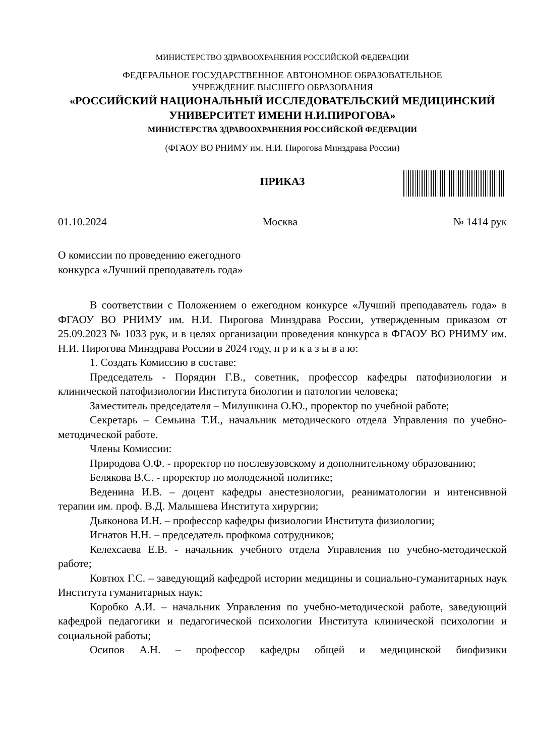МИНИСТЕРСТВО ЗДРАВООХРАНЕНИЯ РОССИЙСКОЙ ФЕДЕРАЦИИ
ФЕДЕРАЛЬНОЕ ГОСУДАРСТВЕННОЕ АВТОНОМНОЕ ОБРАЗОВАТЕЛЬНОЕ
УЧРЕЖДЕНИЕ ВЫСШЕГО ОБРАЗОВАНИЯ
«РОССИЙСКИЙ НАЦИОНАЛЬНЫЙ ИССЛЕДОВАТЕЛЬСКИЙ МЕДИЦИНСКИЙ
УНИВЕРСИТЕТ ИМЕНИ Н.И.ПИРОГОВА»
МИНИСТЕРСТВА ЗДРАВООХРАНЕНИЯ РОССИЙСКОЙ ФЕДЕРАЦИИ
(ФГАОУ ВО РНИМУ им. Н.И. Пирогова Минздрава России)
ПРИКАЗ
01.10.2024 Москва № 1414 рук
О комиссии по проведению ежегодного
конкурса «Лучший преподаватель года»
В соответствии с Положением о ежегодном конкурсе «Лучший преподаватель года» в ФГАОУ ВО РНИМУ им. Н.И. Пирогова Минздрава России, утвержденным приказом от 25.09.2023 № 1033 рук, и в целях организации проведения конкурса в ФГАОУ ВО РНИМУ им. Н.И. Пирогова Минздрава России в 2024 году, п р и к а з ы в а ю:
1. Создать Комиссию в составе:
Председатель - Порядин Г.В., советник, профессор кафедры патофизиологии и клинической патофизиологии Института биологии и патологии человека;
Заместитель председателя – Милушкина О.Ю., проректор по учебной работе;
Секретарь – Семьина Т.И., начальник методического отдела Управления по учебно-методической работе.
Члены Комиссии:
Природова О.Ф. - проректор по послевузовскому и дополнительному образованию;
Белякова В.С. - проректор по молодежной политике;
Веденина И.В. – доцент кафедры анестезиологии, реаниматологии и интенсивной терапии им. проф. В.Д. Малышева Института хирургии;
Дьяконова И.Н. – профессор кафедры физиологии Института физиологии;
Игнатов Н.Н. – председатель профкома сотрудников;
Келехсаева Е.В. - начальник учебного отдела Управления по учебно-методической работе;
Ковтюх Г.С. – заведующий кафедрой истории медицины и социально-гуманитарных наук Института гуманитарных наук;
Коробко А.И. – начальник Управления по учебно-методической работе, заведующий кафедрой педагогики и педагогической психологии Института клинической психологии и социальной работы;
Осипов А.Н. – профессор кафедры общей и медицинской биофизики